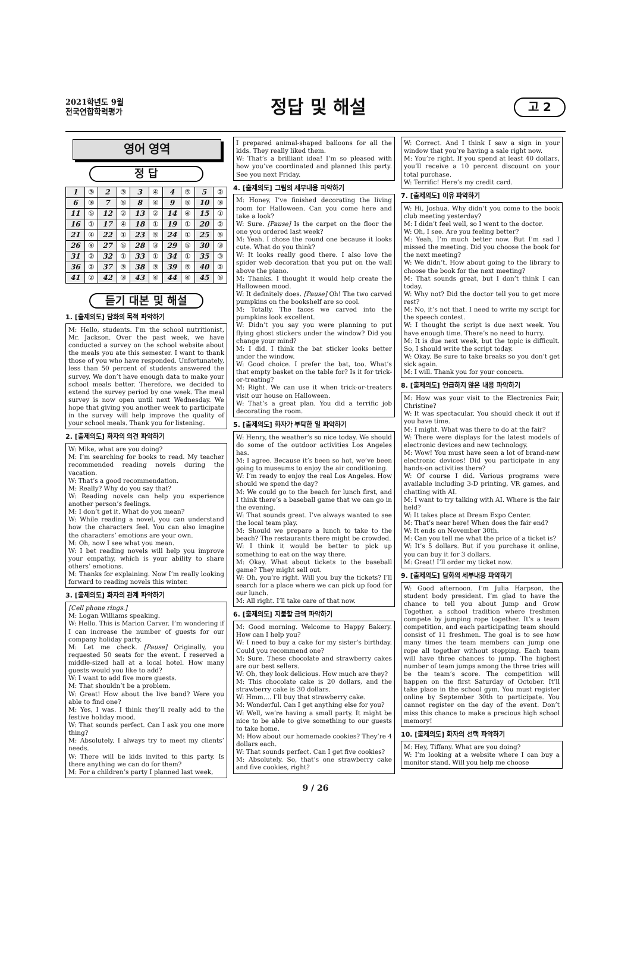2021학년도 9월
전국연합학력평가
정답 및 해설
고 2
영어 영역
정 답
| 1 | ③ | 2 | ③ | 3 | ④ | 4 | ⑤ | 5 | ② |
| 6 | ③ | 7 | ⑤ | 8 | ④ | 9 | ⑤ | 10 | ③ |
| 11 | ⑤ | 12 | ② | 13 | ② | 14 | ④ | 15 | ① |
| 16 | ① | 17 | ④ | 18 | ① | 19 | ① | 20 | ② |
| 21 | ④ | 22 | ① | 23 | ⑤ | 24 | ① | 25 | ⑤ |
| 26 | ④ | 27 | ⑤ | 28 | ③ | 29 | ⑤ | 30 | ③ |
| 31 | ② | 32 | ① | 33 | ① | 34 | ① | 35 | ③ |
| 36 | ② | 37 | ③ | 38 | ③ | 39 | ⑤ | 40 | ② |
| 41 | ② | 42 | ③ | 43 | ④ | 44 | ④ | 45 | ⑤ |
듣기 대본 및 해설
1. [출제의도] 담화의 목적 파악하기
M: Hello, students. I’m the school nutritionist, Mr. Jackson. Over the past week, we have conducted a survey on the school website about the meals you ate this semester. I want to thank those of you who have responded. Unfortunately, less than 50 percent of students answered the survey. We don’t have enough data to make your school meals better. Therefore, we decided to extend the survey period by one week. The meal survey is now open until next Wednesday. We hope that giving you another week to participate in the survey will help improve the quality of your school meals. Thank you for listening.
2. [출제의도] 화자의 의견 파악하기
W: Mike, what are you doing?
M: I’m searching for books to read. My teacher recommended reading novels during the vacation.
W: That’s a good recommendation.
M: Really? Why do you say that?
W: Reading novels can help you experience another person’s feelings.
M: I don’t get it. What do you mean?
W: While reading a novel, you can understand how the characters feel. You can also imagine the characters’ emotions are your own.
M: Oh, now I see what you mean.
W: I bet reading novels will help you improve your empathy, which is your ability to share others’ emotions.
M: Thanks for explaining. Now I’m really looking forward to reading novels this winter.
3. [출제의도] 화자의 관계 파악하기
[Cell phone rings.]
M: Logan Williams speaking.
W: Hello. This is Marion Carver. I’m wondering if I can increase the number of guests for our company holiday party.
M: Let me check. [Pause] Originally, you requested 50 seats for the event. I reserved a middle-sized hall at a local hotel. How many guests would you like to add?
W: I want to add five more guests.
M: That shouldn’t be a problem.
W: Great! How about the live band? Were you able to find one?
M: Yes, I was. I think they’ll really add to the festive holiday mood.
W: That sounds perfect. Can I ask you one more thing?
M: Absolutely. I always try to meet my clients’ needs.
W: There will be kids invited to this party. Is there anything we can do for them?
M: For a children’s party I planned last week,
I prepared animal-shaped balloons for all the kids. They really liked them.
W: That’s a brilliant idea! I’m so pleased with how you’ve coordinated and planned this party. See you next Friday.
4. [출제의도] 그림의 세부내용 파악하기
M: Honey, I’ve finished decorating the living room for Halloween. Can you come here and take a look?
W: Sure. [Pause] Is the carpet on the floor the one you ordered last week?
M: Yeah. I chose the round one because it looks cute. What do you think?
W: It looks really good there. I also love the spider web decoration that you put on the wall above the piano.
M: Thanks. I thought it would help create the Halloween mood.
W: It definitely does. [Pause] Oh! The two carved pumpkins on the bookshelf are so cool.
M: Totally. The faces we carved into the pumpkins look excellent.
W: Didn’t you say you were planning to put flying ghost stickers under the window? Did you change your mind?
M: I did. I think the bat sticker looks better under the window.
W: Good choice. I prefer the bat, too. What’s that empty basket on the table for? Is it for trick-or-treating?
M: Right. We can use it when trick-or-treaters visit our house on Halloween.
W: That’s a great plan. You did a terrific job decorating the room.
5. [출제의도] 화자가 부탁한 일 파악하기
W: Henry, the weather’s so nice today. We should do some of the outdoor activities Los Angeles has.
M: I agree. Because it’s been so hot, we’ve been going to museums to enjoy the air conditioning.
W: I’m ready to enjoy the real Los Angeles. How should we spend the day?
M: We could go to the beach for lunch first, and I think there’s a baseball game that we can go in the evening.
W: That sounds great. I’ve always wanted to see the local team play.
M: Should we prepare a lunch to take to the beach? The restaurants there might be crowded.
W: I think it would be better to pick up something to eat on the way there.
M: Okay. What about tickets to the baseball game? They might sell out.
W: Oh, you’re right. Will you buy the tickets? I’ll search for a place where we can pick up food for our lunch.
M: All right. I’ll take care of that now.
6. [출제의도] 지불할 금액 파악하기
M: Good morning. Welcome to Happy Bakery. How can I help you?
W: I need to buy a cake for my sister’s birthday. Could you recommend one?
M: Sure. These chocolate and strawberry cakes are our best sellers.
W: Oh, they look delicious. How much are they?
M: This chocolate cake is 20 dollars, and the strawberry cake is 30 dollars.
W: Hmm.... I’ll buy that strawberry cake.
M: Wonderful. Can I get anything else for you?
W: Well, we’re having a small party. It might be nice to be able to give something to our guests to take home.
M: How about our homemade cookies? They’re 4 dollars each.
W: That sounds perfect. Can I get five cookies?
M: Absolutely. So, that’s one strawberry cake and five cookies, right?
W: Correct. And I think I saw a sign in your window that you’re having a sale right now.
M: You’re right. If you spend at least 40 dollars, you’ll receive a 10 percent discount on your total purchase.
W: Terrific! Here’s my credit card.
7. [출제의도] 이유 파악하기
W: Hi, Joshua. Why didn’t you come to the book club meeting yesterday?
M: I didn’t feel well, so I went to the doctor.
W: Oh, I see. Are you feeling better?
M: Yeah, I’m much better now. But I’m sad I missed the meeting. Did you choose the book for the next meeting?
W: We didn’t. How about going to the library to choose the book for the next meeting?
M: That sounds great, but I don’t think I can today.
W: Why not? Did the doctor tell you to get more rest?
M: No, it’s not that. I need to write my script for the speech contest.
W: I thought the script is due next week. You have enough time. There’s no need to hurry.
M: It is due next week, but the topic is difficult. So, I should write the script today.
W: Okay. Be sure to take breaks so you don’t get sick again.
M: I will. Thank you for your concern.
8. [출제의도] 언급하지 않은 내용 파악하기
M: How was your visit to the Electronics Fair, Christine?
W: It was spectacular. You should check it out if you have time.
M: I might. What was there to do at the fair?
W: There were displays for the latest models of electronic devices and new technology.
M: Wow! You must have seen a lot of brand-new electronic devices! Did you participate in any hands-on activities there?
W: Of course I did. Various programs were available including 3-D printing, VR games, and chatting with AI.
M: I want to try talking with AI. Where is the fair held?
W: It takes place at Dream Expo Center.
M: That’s near here! When does the fair end?
W: It ends on November 30th.
M: Can you tell me what the price of a ticket is?
W: It’s 5 dollars. But if you purchase it online, you can buy it for 3 dollars.
M: Great! I’ll order my ticket now.
9. [출제의도] 담화의 세부내용 파악하기
W: Good afternoon. I’m Julia Harpson, the student body president. I’m glad to have the chance to tell you about Jump and Grow Together, a school tradition where freshmen compete by jumping rope together. It’s a team competition, and each participating team should consist of 11 freshmen. The goal is to see how many times the team members can jump one rope all together without stopping. Each team will have three chances to jump. The highest number of team jumps among the three tries will be the team’s score. The competition will happen on the first Saturday of October. It’ll take place in the school gym. You must register online by September 30th to participate. You cannot register on the day of the event. Don’t miss this chance to make a precious high school memory!
10. [출제의도] 화자의 선택 파악하기
M: Hey, Tiffany. What are you doing?
W: I’m looking at a website where I can buy a monitor stand. Will you help me choose
9 / 26